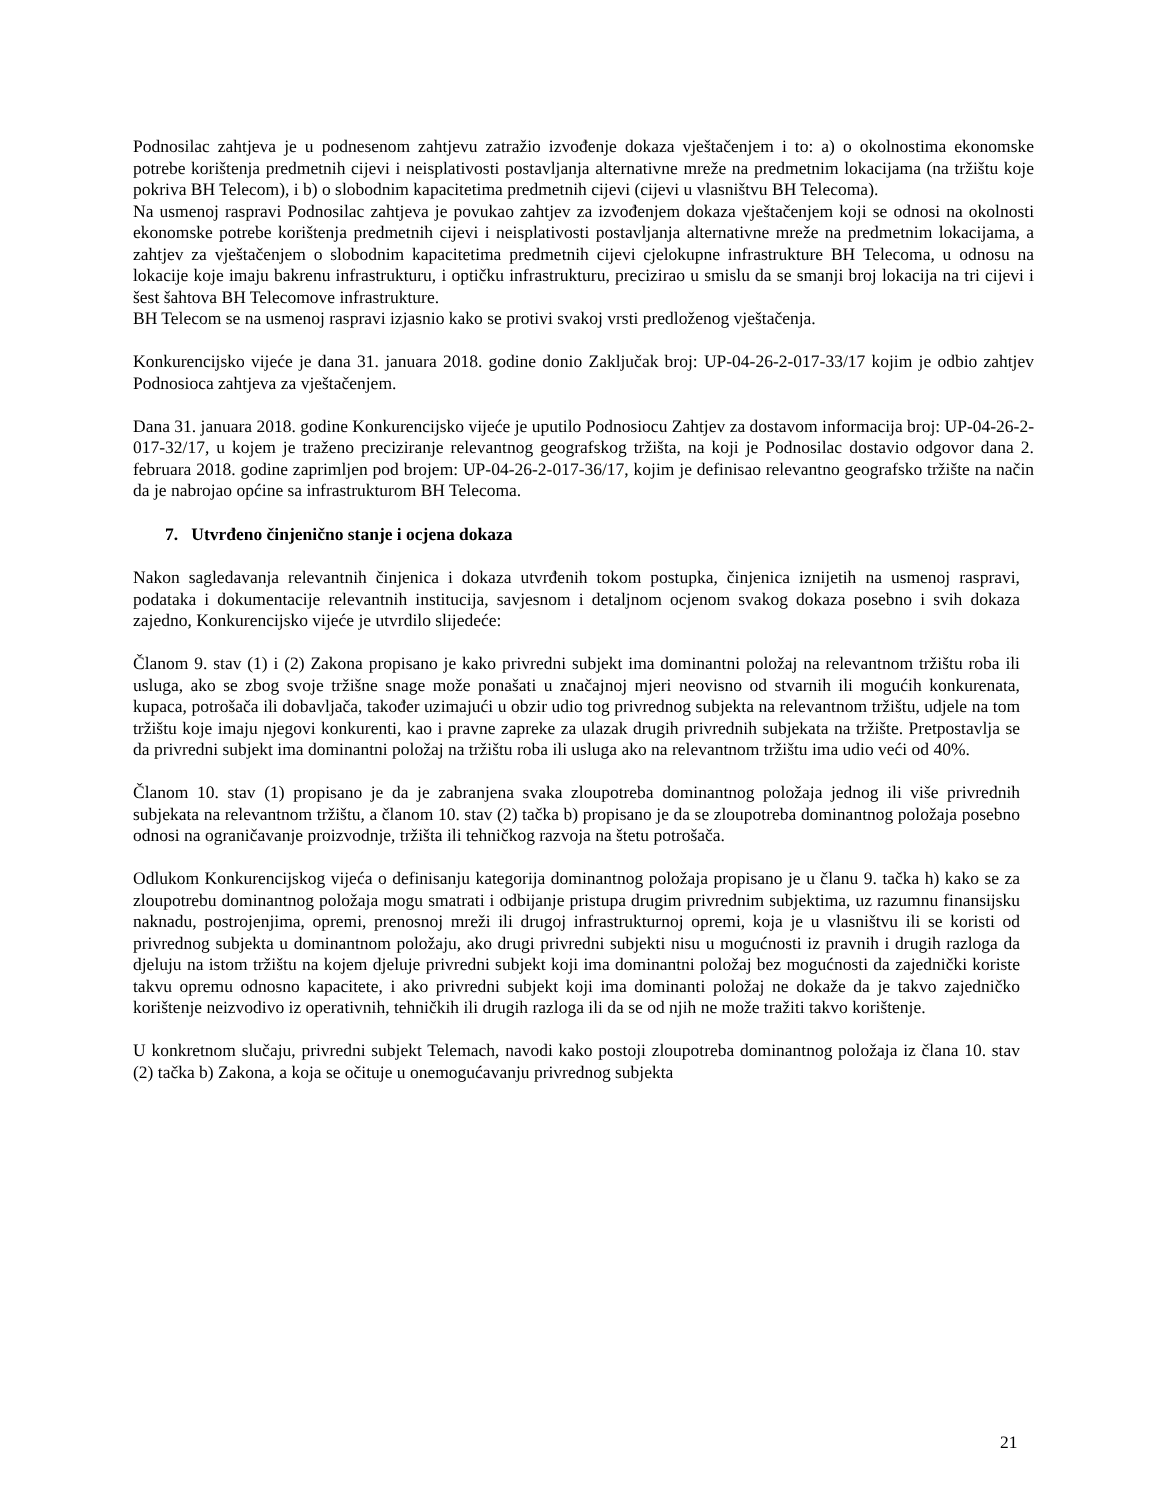Podnosilac zahtjeva je u podnesenom zahtjevu zatražio izvođenje dokaza vještačenjem i to: a) o okolnostima ekonomske potrebe korištenja predmetnih cijevi i neisplativosti postavljanja alternativne mreže na predmetnim lokacijama (na tržištu koje pokriva BH Telecom), i b) o slobodnim kapacitetima predmetnih cijevi (cijevi u vlasništvu BH Telecoma).
Na usmenoj raspravi Podnosilac zahtjeva je povukao zahtjev za izvođenjem dokaza vještačenjem koji se odnosi na okolnosti ekonomske potrebe korištenja predmetnih cijevi i neisplativosti postavljanja alternativne mreže na predmetnim lokacijama, a zahtjev za vještačenjem o slobodnim kapacitetima predmetnih cijevi cjelokupne infrastrukture BH Telecoma, u odnosu na lokacije koje imaju bakrenu infrastrukturu, i optičku infrastrukturu, precizirao u smislu da se smanji broj lokacija na tri cijevi i šest šahtova BH Telecomove infrastrukture.
BH Telecom se na usmenoj raspravi izjasnio kako se protivi svakoj vrsti predloženog vještačenja.
Konkurencijsko vijeće je dana 31. januara 2018. godine donio Zaključak broj: UP-04-26-2-017-33/17 kojim je odbio zahtjev Podnosioca zahtjeva za vještačenjem.
Dana 31. januara 2018. godine Konkurencijsko vijeće je uputilo Podnosiocu Zahtjev za dostavom informacija broj: UP-04-26-2-017-32/17, u kojem je traženo preciziranje relevantnog geografskog tržišta, na koji je Podnosilac dostavio odgovor dana 2. februara 2018. godine zaprimljen pod brojem: UP-04-26-2-017-36/17, kojim je definisao relevantno geografsko tržište na način da je nabrojao općine sa infrastrukturom BH Telecoma.
7. Utvrđeno činjenično stanje i ocjena dokaza
Nakon sagledavanja relevantnih činjenica i dokaza utvrđenih tokom postupka, činjenica iznijetih na usmenoj raspravi, podataka i dokumentacije relevantnih institucija, savjesnom i detaljnom ocjenom svakog dokaza posebno i svih dokaza zajedno, Konkurencijsko vijeće je utvrdilo slijedeće:
Članom 9. stav (1) i (2) Zakona propisano je kako privredni subjekt ima dominantni položaj na relevantnom tržištu roba ili usluga, ako se zbog svoje tržišne snage može ponašati u značajnoj mjeri neovisno od stvarnih ili mogućih konkurenata, kupaca, potrošača ili dobavljača, također uzimajući u obzir udio tog privrednog subjekta na relevantnom tržištu, udjele na tom tržištu koje imaju njegovi konkurenti, kao i pravne zapreke za ulazak drugih privrednih subjekata na tržište. Pretpostavlja se da privredni subjekt ima dominantni položaj na tržištu roba ili usluga ako na relevantnom tržištu ima udio veći od 40%.
Članom 10. stav (1) propisano je da je zabranjena svaka zloupotreba dominantnog položaja jednog ili više privrednih subjekata na relevantnom tržištu, a članom 10. stav (2) tačka b) propisano je da se zloupotreba dominantnog položaja posebno odnosi na ograničavanje proizvodnje, tržišta ili tehničkog razvoja na štetu potrošača.
Odlukom Konkurencijskog vijeća o definisanju kategorija dominantnog položaja propisano je u članu 9. tačka h) kako se za zloupotrebu dominantnog položaja mogu smatrati i odbijanje pristupa drugim privrednim subjektima, uz razumnu finansijsku naknadu, postrojenjima, opremi, prenosnoj mreži ili drugoj infrastrukturnoj opremi, koja je u vlasništvu ili se koristi od privrednog subjekta u dominantnom položaju, ako drugi privredni subjekti nisu u mogućnosti iz pravnih i drugih razloga da djeluju na istom tržištu na kojem djeluje privredni subjekt koji ima dominantni položaj bez mogućnosti da zajednički koriste takvu opremu odnosno kapacitete, i ako privredni subjekt koji ima dominanti položaj ne dokaže da je takvo zajedničko korištenje neizvodivo iz operativnih, tehničkih ili drugih razloga ili da se od njih ne može tražiti takvo korištenje.
U konkretnom slučaju, privredni subjekt Telemach, navodi kako postoji zloupotreba dominantnog položaja iz člana 10. stav (2) tačka b) Zakona, a koja se očituje u onemogućavanju privrednog subjekta
21